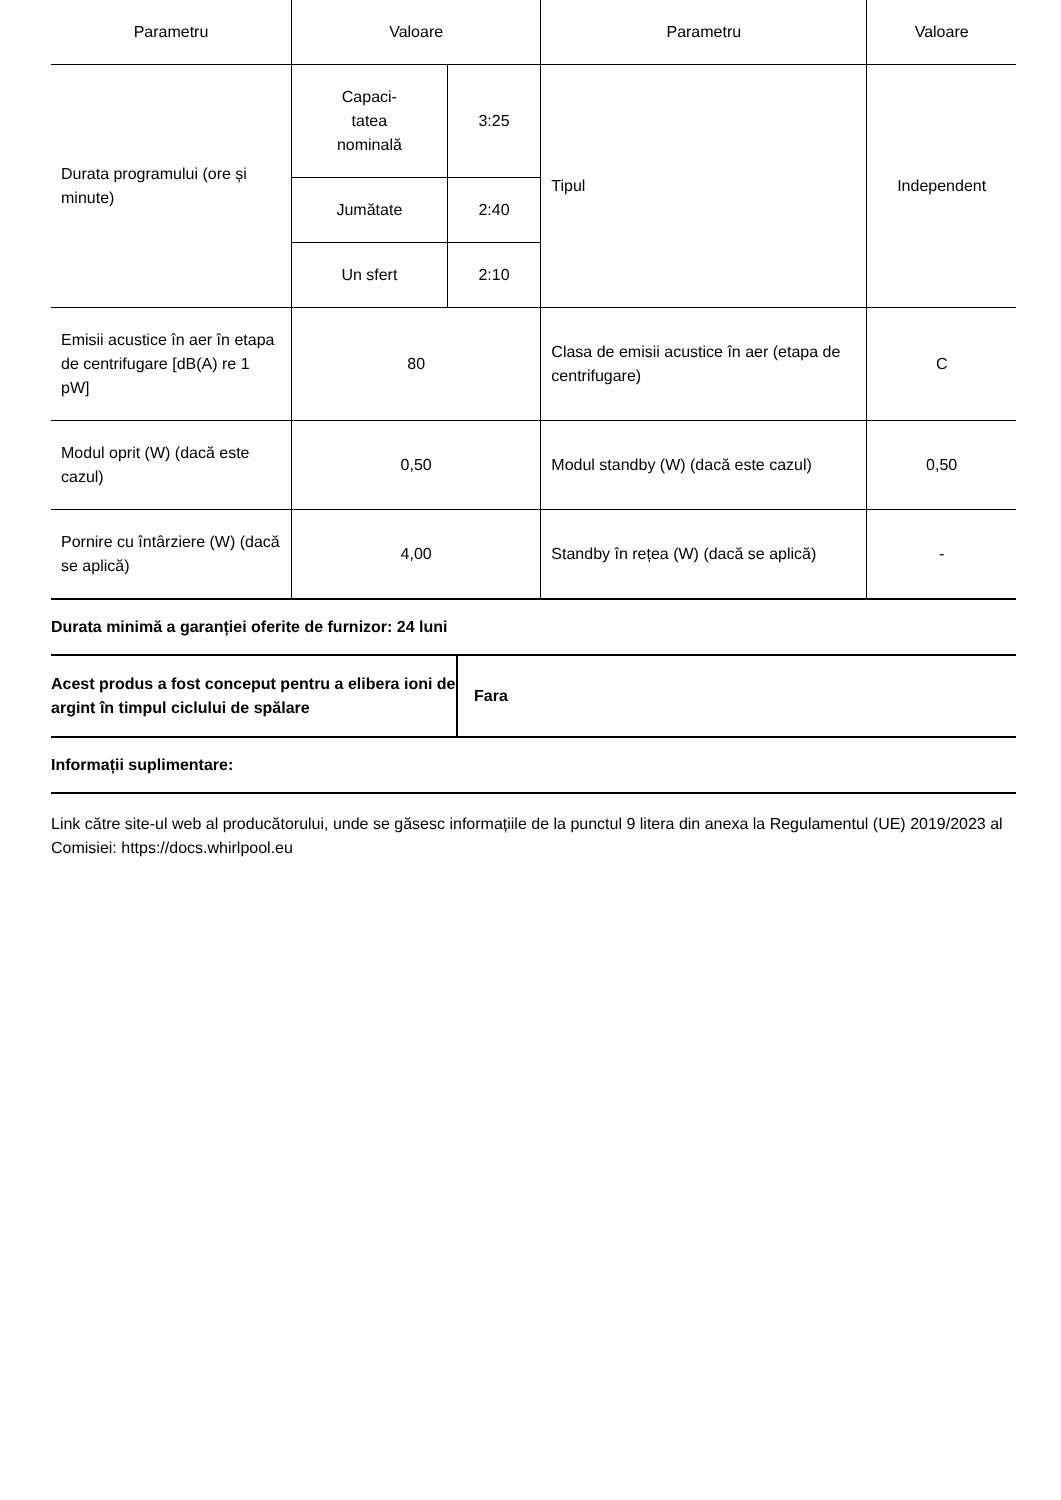| Parametru | Valoare | | Parametru | Valoare |
| --- | --- | --- | --- | --- |
| Durata programului (ore și minute) | Capaci- tatea nominală | 3:25 | Tipul | Independent |
| | Jumătate | 2:40 | | |
| | Un sfert | 2:10 | | |
| Emisii acustice în aer în etapa de centrifugare [dB(A) re 1 pW] | 80 | | Clasa de emisii acustice în aer (etapa de centrifugare) | C |
| Modul oprit (W) (dacă este cazul) | 0,50 | | Modul standby (W) (dacă este cazul) | 0,50 |
| Pornire cu întârziere (W) (dacă se aplică) | 4,00 | | Standby în rețea (W) (dacă se aplică) | - |
Durata minimă a garanției oferite de furnizor: 24 luni
| Acest produs a fost conceput pentru a elibera ioni de argint în timpul ciclului de spălare | Fara |
Informații suplimentare:
Link către site-ul web al producătorului, unde se găsesc informațiile de la punctul 9 litera din anexa la Regulamentul (UE) 2019/2023 al Comisiei: https://docs.whirlpool.eu